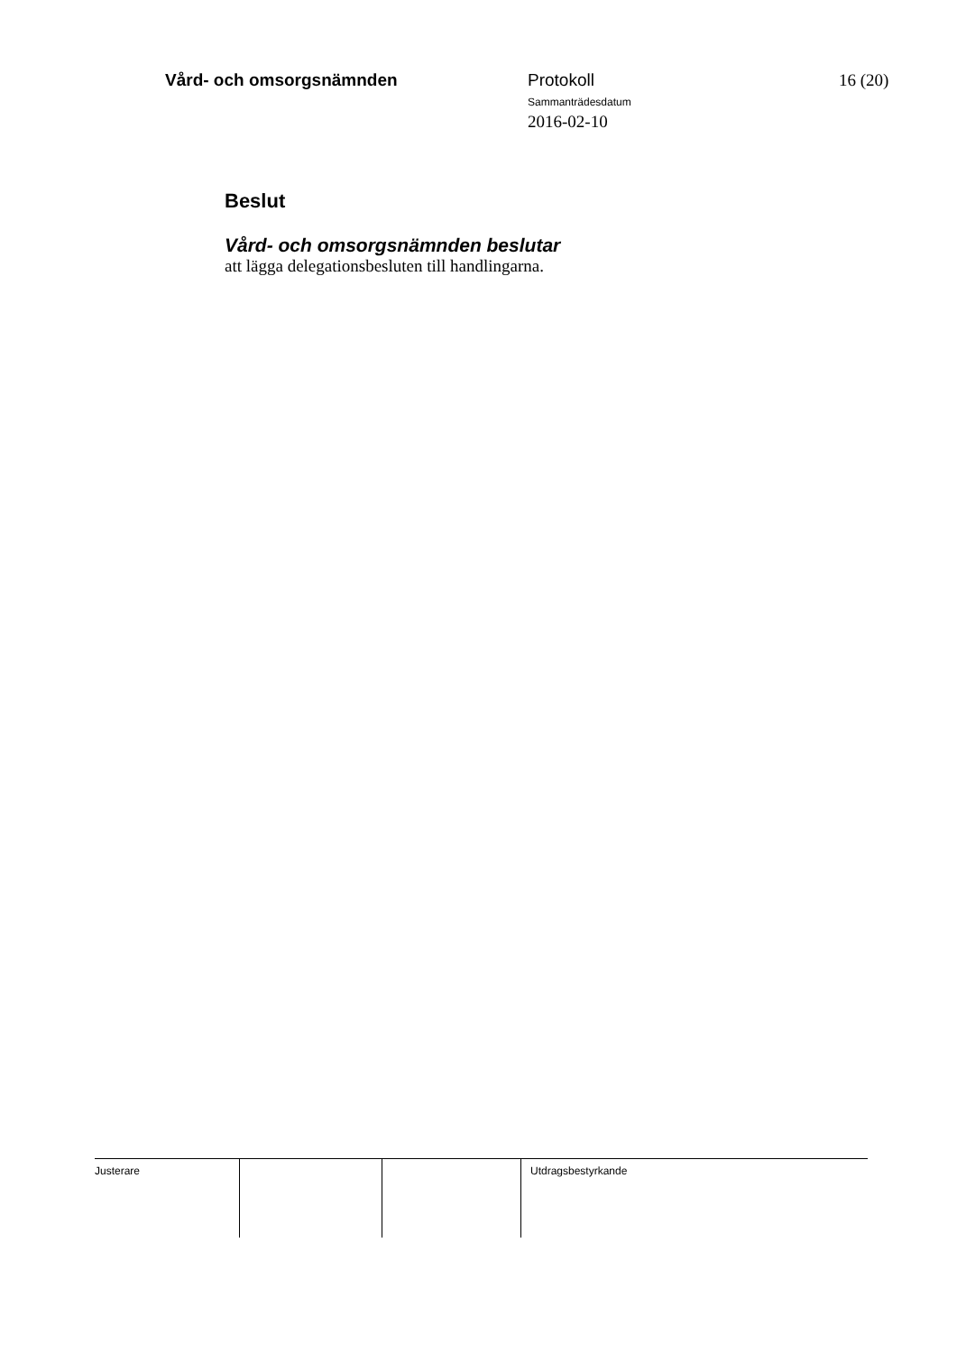Vård- och omsorgsnämnden
Protokoll
Sammanträdesdatum
2016-02-10
16 (20)
Beslut
Vård- och omsorgsnämnden beslutar
att lägga delegationsbesluten till handlingarna.
Justerare Utdragsbestyrkande